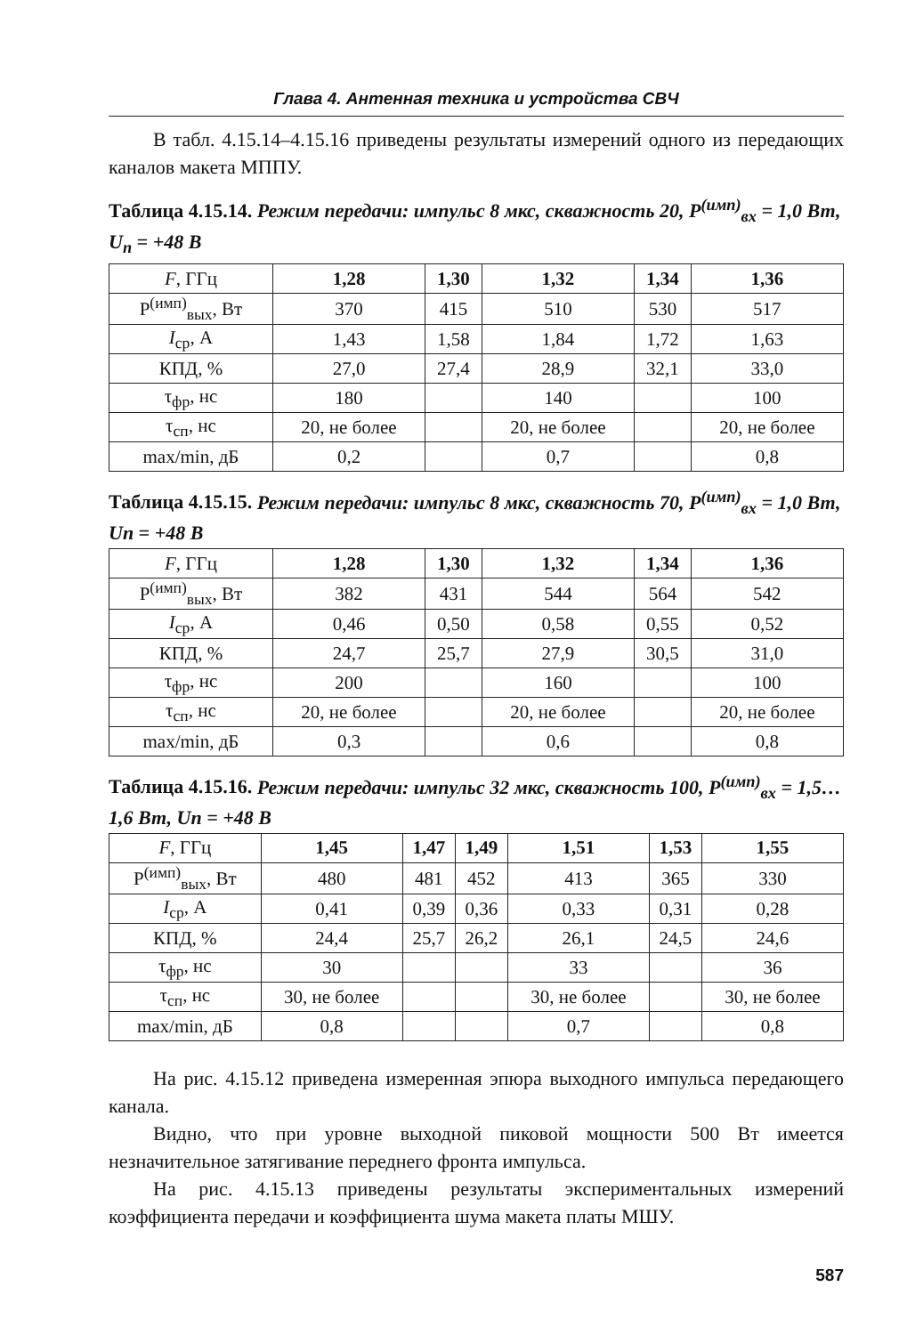Глава 4. Антенная техника и устройства СВЧ
В табл. 4.15.14–4.15.16 приведены результаты измерений одного из передающих каналов макета МППУ.
Таблица 4.15.14. Режим передачи: импульс 8 мкс, скважность 20, P<sup>(имп)</sup><sub>вх</sub> = 1,0 Вт, U<sub>п</sub> = +48 В
| F , ГГц | 1,28 | 1,30 | 1,32 | 1,34 | 1,36 |
| P<sup>(имп)</sup><sub>вых</sub>, Вт | 370 | 415 | 510 | 530 | 517 |
| I<sub>ср</sub>, А | 1,43 | 1,58 | 1,84 | 1,72 | 1,63 |
| КПД, % | 27,0 | 27,4 | 28,9 | 32,1 | 33,0 |
| τ<sub>фр</sub>, нс | 180 | | 140 | | 100 |
| τ<sub>сп</sub>, нс | 20, не более | | 20, не более | | 20, не более |
| max/min, дБ | 0,2 | | 0,7 | | 0,8 |
Таблица 4.15.15. Режим передачи: импульс 8 мкс, скважность 70, P<sup>(имп)</sup><sub>вх</sub> = 1,0 Вт, Un = +48 В
| F , ГГц | 1,28 | 1,30 | 1,32 | 1,34 | 1,36 |
| P<sup>(имп)</sup><sub>вых</sub>, Вт | 382 | 431 | 544 | 564 | 542 |
| I<sub>ср</sub>, А | 0,46 | 0,50 | 0,58 | 0,55 | 0,52 |
| КПД, % | 24,7 | 25,7 | 27,9 | 30,5 | 31,0 |
| τ<sub>фр</sub>, нс | 200 | | 160 | | 100 |
| τ<sub>сп</sub>, нс | 20, не более | | 20, не более | | 20, не более |
| max/min, дБ | 0,3 | | 0,6 | | 0,8 |
Таблица 4.15.16. Режим передачи: импульс 32 мкс, скважность 100, P<sup>(имп)</sup><sub>вх</sub> = 1,5…1,6 Вт, Un = +48 В
| F , ГГц | 1,45 | 1,47 | 1,49 | 1,51 | 1,53 | 1,55 |
| P<sup>(имп)</sup><sub>вых</sub>, Вт | 480 | 481 | 452 | 413 | 365 | 330 |
| I<sub>ср</sub>, А | 0,41 | 0,39 | 0,36 | 0,33 | 0,31 | 0,28 |
| КПД, % | 24,4 | 25,7 | 26,2 | 26,1 | 24,5 | 24,6 |
| τ<sub>фр</sub>, нс | 30 | | | 33 | | 36 |
| τ<sub>сп</sub>, нс | 30, не более | | | 30, не более | | 30, не более |
| max/min, дБ | 0,8 | | | 0,7 | | 0,8 |
На рис. 4.15.12 приведена измеренная эпюра выходного импульса передающего канала.
Видно, что при уровне выходной пиковой мощности 500 Вт имеется незначительное затягивание переднего фронта импульса.
На рис. 4.15.13 приведены результаты экспериментальных измерений коэффициента передачи и коэффициента шума макета платы МШУ.
587